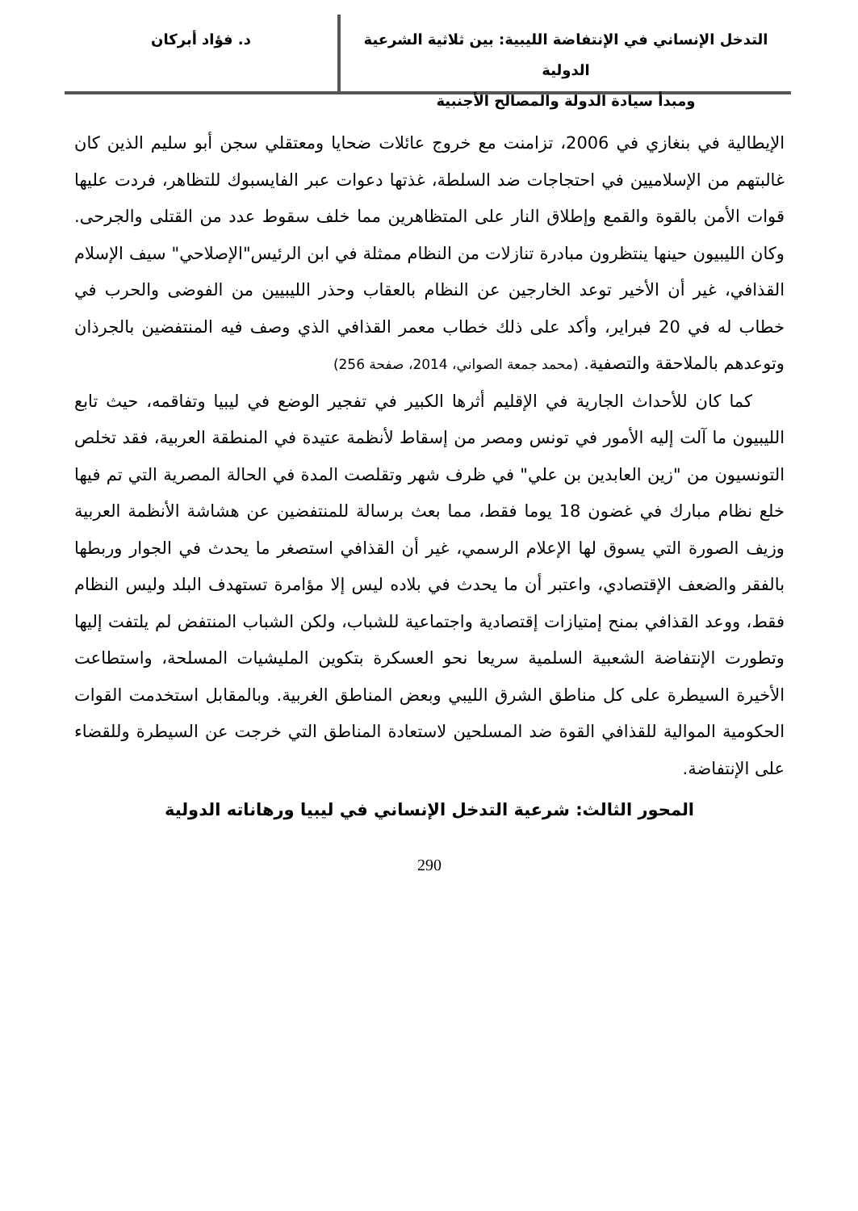التدخل الإنساني في الإنتفاضة الليبية: بين ثلاثية الشرعية الدولية
ومبدأ سيادة الدولة والمصالح الأجنبية
د. فؤاد أبركان
الإيطالية في بنغازي في 2006، تزامنت مع خروج عائلات ضحايا ومعتقلي سجن أبو سليم الذين كان غالبتهم من الإسلاميين في احتجاجات ضد السلطة، غذتها دعوات عبر الفايسبوك للتظاهر، فردت عليها قوات الأمن بالقوة والقمع وإطلاق النار على المتظاهرين مما خلف سقوط عدد من القتلى والجرحى. وكان الليبيون حينها ينتظرون مبادرة تنازلات من النظام ممثلة في ابن الرئيس"الإصلاحي" سيف الإسلام القذافي، غير أن الأخير توعد الخارجين عن النظام بالعقاب وحذر الليبيين من الفوضى والحرب في خطاب له في 20 فبراير، وأكد على ذلك خطاب معمر القذافي الذي وصف فيه المنتفضين بالجرذان وتوعدهم بالملاحقة والتصفية. (محمد جمعة الصواني، 2014، صفحة 256)
كما كان للأحداث الجارية في الإقليم أثرها الكبير في تفجير الوضع في ليبيا وتفاقمه، حيث تابع الليبيون ما آلت إليه الأمور في تونس ومصر من إسقاط لأنظمة عتيدة في المنطقة العربية، فقد تخلص التونسيون من "زين العابدين بن علي" في ظرف شهر وتقلصت المدة في الحالة المصرية التي تم فيها خلع نظام مبارك في غضون 18 يوما فقط، مما بعث برسالة للمنتفضين عن هشاشة الأنظمة العربية وزيف الصورة التي يسوق لها الإعلام الرسمي، غير أن القذافي استصغر ما يحدث في الجوار وربطها بالفقر والضعف الإقتصادي، واعتبر أن ما يحدث في بلاده ليس إلا مؤامرة تستهدف البلد وليس النظام فقط، ووعد القذافي بمنح إمتيازات إقتصادية واجتماعية للشباب، ولكن الشباب المنتفض لم يلتفت إليها وتطورت الإنتفاضة الشعبية السلمية سريعا نحو العسكرة بتكوين المليشيات المسلحة، واستطاعت الأخيرة السيطرة على كل مناطق الشرق الليبي وبعض المناطق الغربية. وبالمقابل استخدمت القوات الحكومية الموالية للقذافي القوة ضد المسلحين لاستعادة المناطق التي خرجت عن السيطرة وللقضاء على الإنتفاضة.
المحور الثالث: شرعية التدخل الإنساني في ليبيا ورهاناته الدولية
290